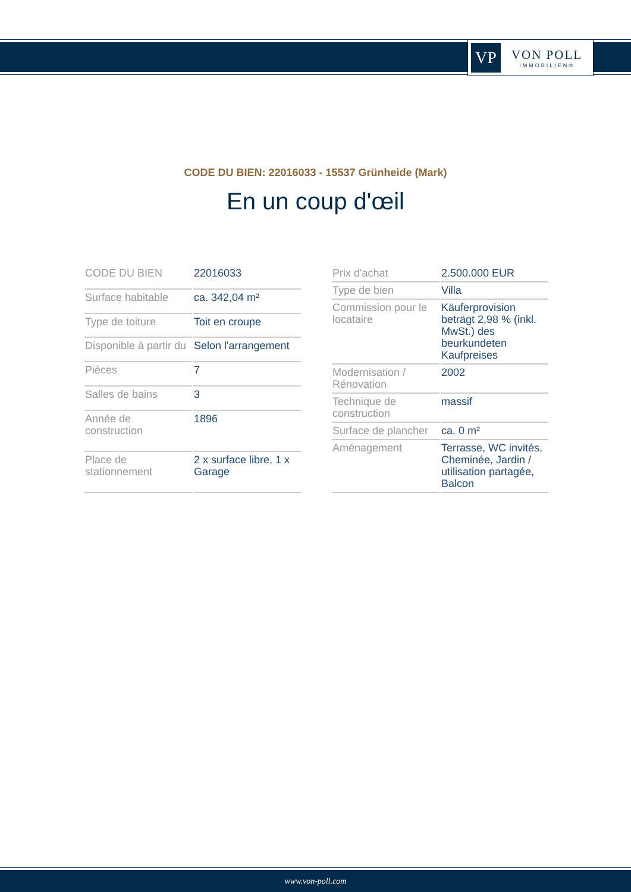VP
VON POLL
IMMOBILIEN®
CODE DU BIEN: 22016033 - 15537 Grünheide (Mark)
En un coup d'œil
| CODE DU BIEN | 22016033 |
| Surface habitable | ca. 342,04 m² |
| Type de toiture | Toit en croupe |
| Disponible à partir du | Selon l'arrangement |
| Pièces | 7 |
| Salles de bains | 3 |
| Année de construction | 1896 |
| Place de stationnement | 2 x surface libre, 1 x Garage |
| Prix d'achat | 2.500.000 EUR |
| Type de bien | Villa |
| Commission pour le locataire | Käuferprovision beträgt 2,98 % (inkl. MwSt.) des beurkundeten Kaufpreises |
| Modernisation / Rénovation | 2002 |
| Technique de construction | massif |
| Surface de plancher | ca. 0 m² |
| Aménagement | Terrasse, WC invités, Cheminée, Jardin / utilisation partagée, Balcon |
www.von-poll.com